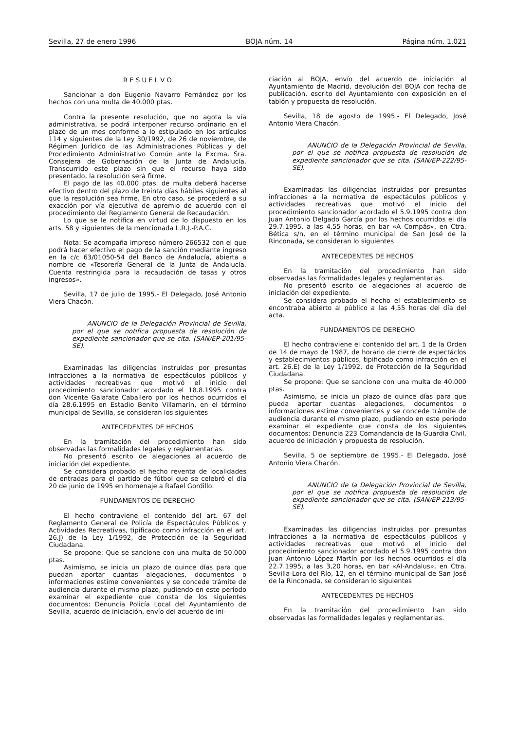Sevilla, 27 de enero 1996 BOJA núm. 14 Página núm. 1.021
R E S U E L V O
Sancionar a don Eugenio Navarro Fernández por los hechos con una multa de 40.000 ptas.
Contra la presente resolución, que no agota la vía administrativa, se podrá interponer recurso ordinario en el plazo de un mes conforme a lo estipulado en los artículos 114 y siguientes de la Ley 30/1992, de 26 de noviembre, de Régimen Jurídico de las Administraciones Públicas y del Procedimiento Administrativo Común ante la Excma. Sra. Consejera de Gobernación de la Junta de Andalucía. Transcurrido este plazo sin que el recurso haya sido presentado, la resolución será firme.
El pago de las 40.000 ptas. de multa deberá hacerse efectivo dentro del plazo de treinta días hábiles siguientes al que la resolución sea firme. En otro caso, se procederá a su exacción por vía ejecutiva de apremio de acuerdo con el procedimiento del Reglamento General de Recaudación.
Lo que se le notifica en virtud de lo dispuesto en los arts. 58 y siguientes de la mencionada L.R.J.-P.A.C.
Nota: Se acompaña impreso número 266532 con el que podrá hacer efectivo el pago de la sanción mediante ingreso en la c/c 63/01050-54 del Banco de Andalucía, abierta a nombre de «Tesorería General de la Junta de Andalucía. Cuenta restringida para la recaudación de tasas y otros ingresos».
Sevilla, 17 de julio de 1995.- El Delegado, José Antonio Viera Chacón.
ANUNCIO de la Delegación Provincial de Sevilla, por el que se notifica propuesta de resolución de expediente sancionador que se cita. (SAN/EP-201/95-SE).
Examinadas las diligencias instruidas por presuntas infracciones a la normativa de espectáculos públicos y actividades recreativas que motivó el inicio del procedimiento sancionador acordado el 18.8.1995 contra don Vicente Galafate Caballero por los hechos ocurridos el día 28.6.1995 en Estadio Benito Villamarín, en el término municipal de Sevilla, se consideran los siguientes
ANTECEDENTES DE HECHOS
En la tramitación del procedimiento han sido observadas las formalidades legales y reglamentarias.
No presentó escrito de alegaciones al acuerdo de iniciación del expediente.
Se considera probado el hecho reventa de localidades de entradas para el partido de fútbol que se celebró el día 20 de junio de 1995 en homenaje a Rafael Gordillo.
FUNDAMENTOS DE DERECHO
El hecho contraviene el contenido del art. 67 del Reglamento General de Policía de Espectáculos Públicos y Actividades Recreativas, tipificado como infracción en el art. 26.J) de la Ley 1/1992, de Protección de la Seguridad Ciudadana.
Se propone: Que se sancione con una multa de 50.000 ptas.
Asimismo, se inicia un plazo de quince días para que puedan aportar cuantas alegaciones, documentos o informaciones estime convenientes y se concede trámite de audiencia durante el mismo plazo, pudiendo en este período examinar el expediente que consta de los siguientes documentos: Denuncia Policía Local del Ayuntamiento de Sevilla, acuerdo de iniciación, envío del acuerdo de ini-
ciación al BOJA, envío del acuerdo de iniciación al Ayuntamiento de Madrid, devolución del BOJA con fecha de publicación, escrito del Ayuntamiento con exposición en el tablón y propuesta de resolución.
Sevilla, 18 de agosto de 1995.- El Delegado, José Antonio Viera Chacón.
ANUNCIO de la Delegación Provincial de Sevilla, por el que se notifica propuesta de resolución de expediente sancionador que se cita. (SAN/EP-222/95-SE).
Examinadas las diligencias instruidas por presuntas infracciones a la normativa de espectáculos públicos y actividades recreativas que motivó el inicio del procedimiento sancionador acordado el 5.9.1995 contra don Juan Antonio Delgado García por los hechos ocurridos el día 29.7.1995, a las 4,55 horas, en bar «A Compás», en Ctra. Bética s/n, en el término municipal de San José de la Rinconada, se consideran lo siguientes
ANTECEDENTES DE HECHOS
En la tramitación del procedimiento han sido observadas las formalidades legales y reglamentarias.
No presentó escrito de alegaciones al acuerdo de iniciación del expediente.
Se considera probado el hecho el establecimiento se encontraba abierto al público a las 4,55 horas del día del acta.
FUNDAMENTOS DE DERECHO
El hecho contraviene el contenido del art. 1 de la Orden de 14 de mayo de 1987, de horario de cierre de espectáclos y establecimientos públicos, tipificado como infracción en el art. 26.E) de la Ley 1/1992, de Protección de la Seguridad Ciudadana.
Se propone: Que se sancione con una multa de 40.000 ptas.
Asimismo, se inicia un plazo de quince días para que pueda aportar cuantas alegaciones, documentos o informaciones estime convenientes y se concede trámite de audiencia durante el mismo plazo, pudiendo en este período examinar el expediente que consta de los siguientes documentos: Denuncia 223 Comandancia de la Guardia Civil, acuerdo de iniciación y propuesta de resolución.
Sevilla, 5 de septiembre de 1995.- El Delegado, José Antonio Viera Chacón.
ANUNCIO de la Delegación Provincial de Sevilla, por el que se notifica propuesta de resolución de expediente sancionador que se cita. (SAN/EP-213/95-SE).
Examinadas las diligencias instruidas por presuntas infracciones a la normativa de espectáculos públicos y actividades recreativas que motivó el inicio del procedimiento sancionador acordado el 5.9.1995 contra don Juan Antonio López Martín por los hechos ocurridos el día 22.7.1995, a las 3,20 horas, en bar «Al-Andalus», en Ctra. Sevilla-Lora del Río, 12, en el término municipal de San José de la Rinconada, se consideran lo siguientes
ANTECEDENTES DE HECHOS
En la tramitación del procedimiento han sido observadas las formalidades legales y reglamentarias.